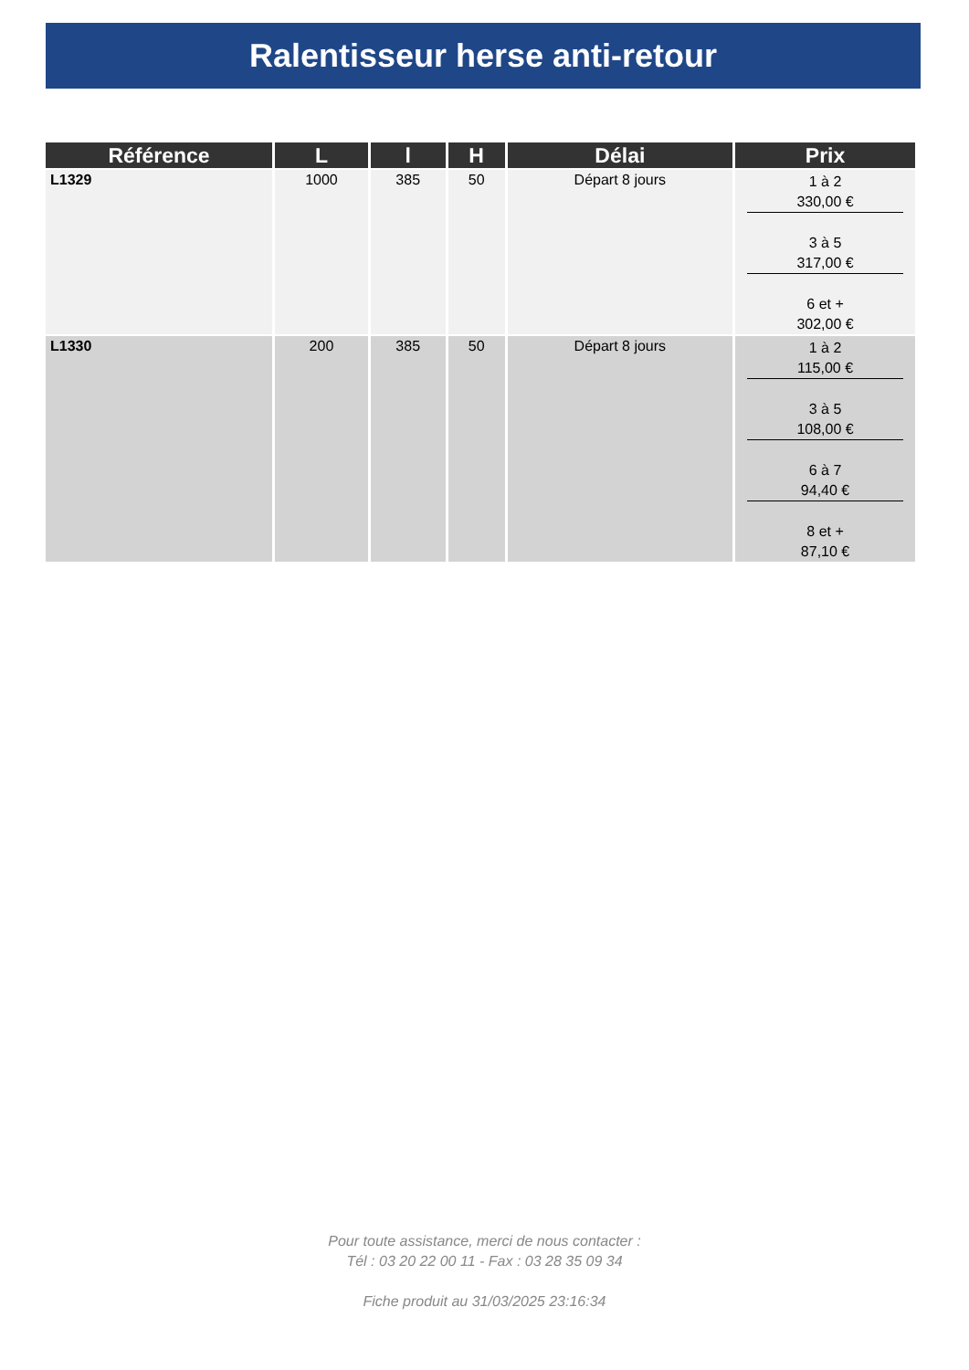Ralentisseur herse anti-retour
| Référence | L | l | H | Délai | Prix |
| --- | --- | --- | --- | --- | --- |
| L1329 | 1000 | 385 | 50 | Départ 8 jours | 1 à 2 330,00 € 3 à 5 317,00 € 6 et + 302,00 € |
| L1330 | 200 | 385 | 50 | Départ 8 jours | 1 à 2 115,00 € 3 à 5 108,00 € 6 à 7 94,40 € 8 et + 87,10 € |
Pour toute assistance, merci de nous contacter :
Tél : 03 20 22 00 11 - Fax : 03 28 35 09 34
Fiche produit au 31/03/2025 23:16:34